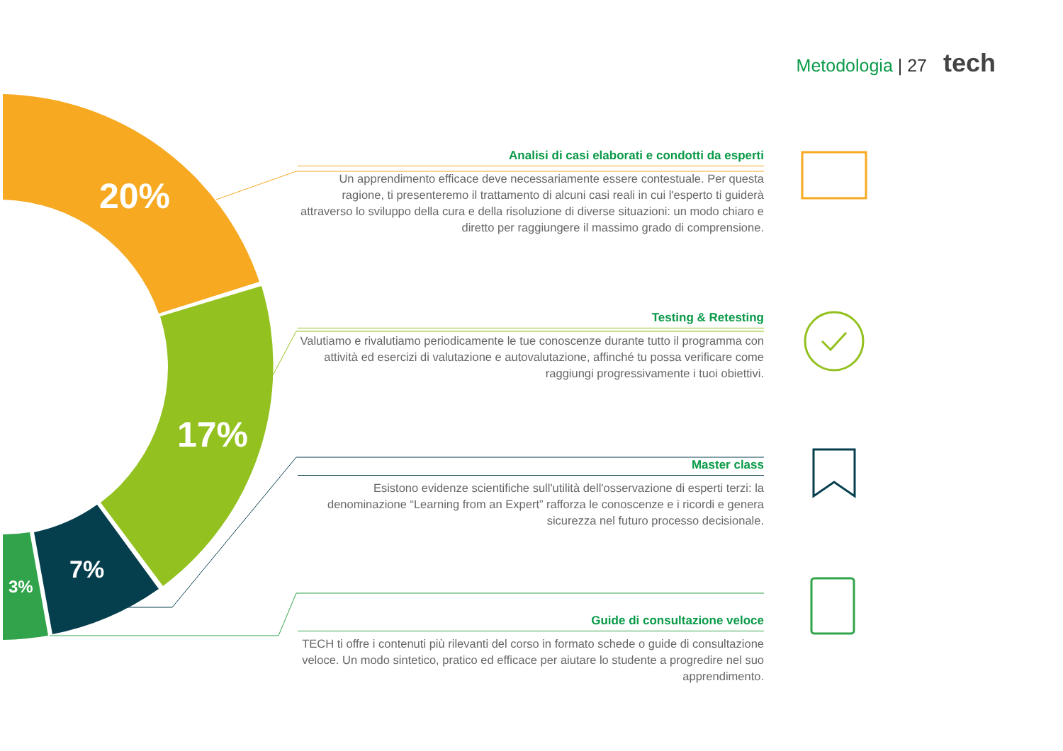Metodologia | 27 tech
20%
17%
7%
3%
Analisi di casi elaborati e condotti da esperti
Un apprendimento efficace deve necessariamente essere contestuale. Per questa ragione, ti presenteremo il trattamento di alcuni casi reali in cui l'esperto ti guiderà attraverso lo sviluppo della cura e della risoluzione di diverse situazioni: un modo chiaro e diretto per raggiungere il massimo grado di comprensione.
Testing & Retesting
Valutiamo e rivalutiamo periodicamente le tue conoscenze durante tutto il programma con attività ed esercizi di valutazione e autovalutazione, affinché tu possa verificare come raggiungi progressivamente i tuoi obiettivi.
Master class
Esistono evidenze scientifiche sull'utilità dell'osservazione di esperti terzi: la denominazione “Learning from an Expert” rafforza le conoscenze e i ricordi e genera sicurezza nel futuro processo decisionale.
Guide di consultazione veloce
TECH ti offre i contenuti più rilevanti del corso in formato schede o guide di consultazione veloce. Un modo sintetico, pratico ed efficace per aiutare lo studente a progredire nel suo apprendimento.